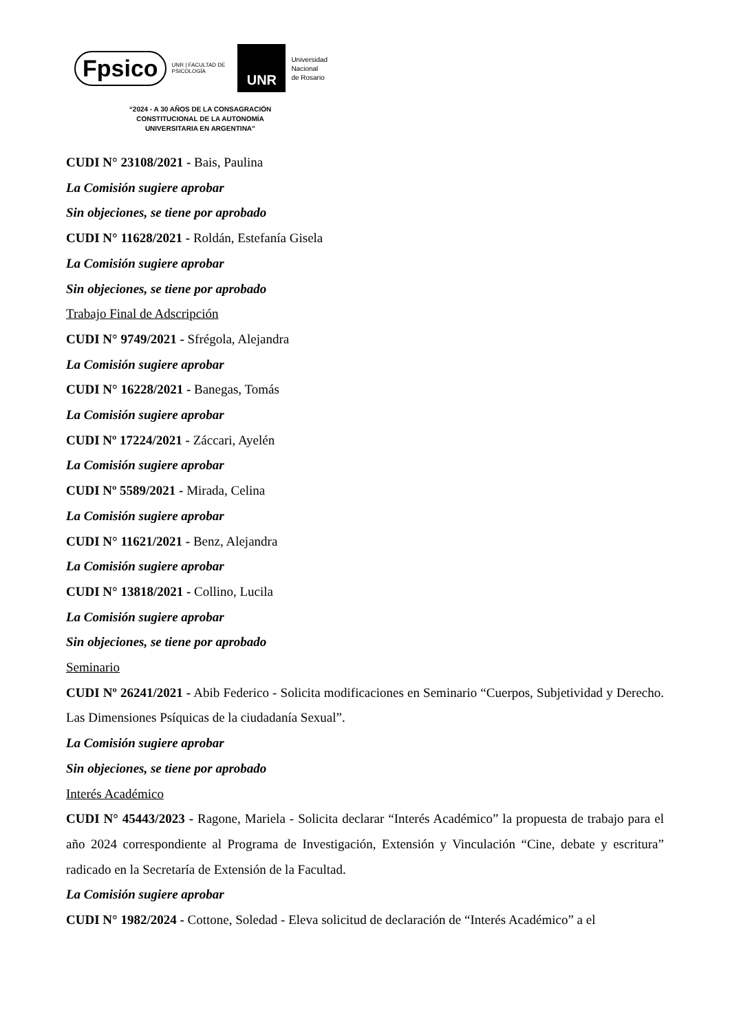Fpsico UNR | FACULTAD DE
PSICOLOGÍA
UNR
Universidad
Nacional
de Rosario
“2024 - A 30 AÑOS DE LA CONSAGRACIÓN
CONSTITUCIONAL DE LA AUTONOMÍA
UNIVERSITARIA EN ARGENTINA”
CUDI N° 23108/2021 - Bais, Paulina
La Comisión sugiere aprobar
Sin objeciones, se tiene por aprobado
CUDI N° 11628/2021 - Roldán, Estefanía Gisela
La Comisión sugiere aprobar
Sin objeciones, se tiene por aprobado
Trabajo Final de Adscripción
CUDI N° 9749/2021 - Sfrégola, Alejandra
La Comisión sugiere aprobar
CUDI N° 16228/2021 - Banegas, Tomás
La Comisión sugiere aprobar
CUDI Nº 17224/2021 - Záccari, Ayelén
La Comisión sugiere aprobar
CUDI Nº 5589/2021 - Mirada, Celina
La Comisión sugiere aprobar
CUDI N° 11621/2021 - Benz, Alejandra
La Comisión sugiere aprobar
CUDI N° 13818/2021 - Collino, Lucila
La Comisión sugiere aprobar
Sin objeciones, se tiene por aprobado
Seminario
CUDI Nº 26241/2021 - Abib Federico - Solicita modificaciones en Seminario “Cuerpos, Subjetividad y Derecho. Las Dimensiones Psíquicas de la ciudadanía Sexual”.
La Comisión sugiere aprobar
Sin objeciones, se tiene por aprobado
Interés Académico
CUDI N° 45443/2023 - Ragone, Mariela - Solicita declarar “Interés Académico” la propuesta de trabajo para el año 2024 correspondiente al Programa de Investigación, Extensión y Vinculación “Cine, debate y escritura” radicado en la Secretaría de Extensión de la Facultad.
La Comisión sugiere aprobar
CUDI N° 1982/2024 - Cottone, Soledad - Eleva solicitud de declaración de “Interés Académico” a el